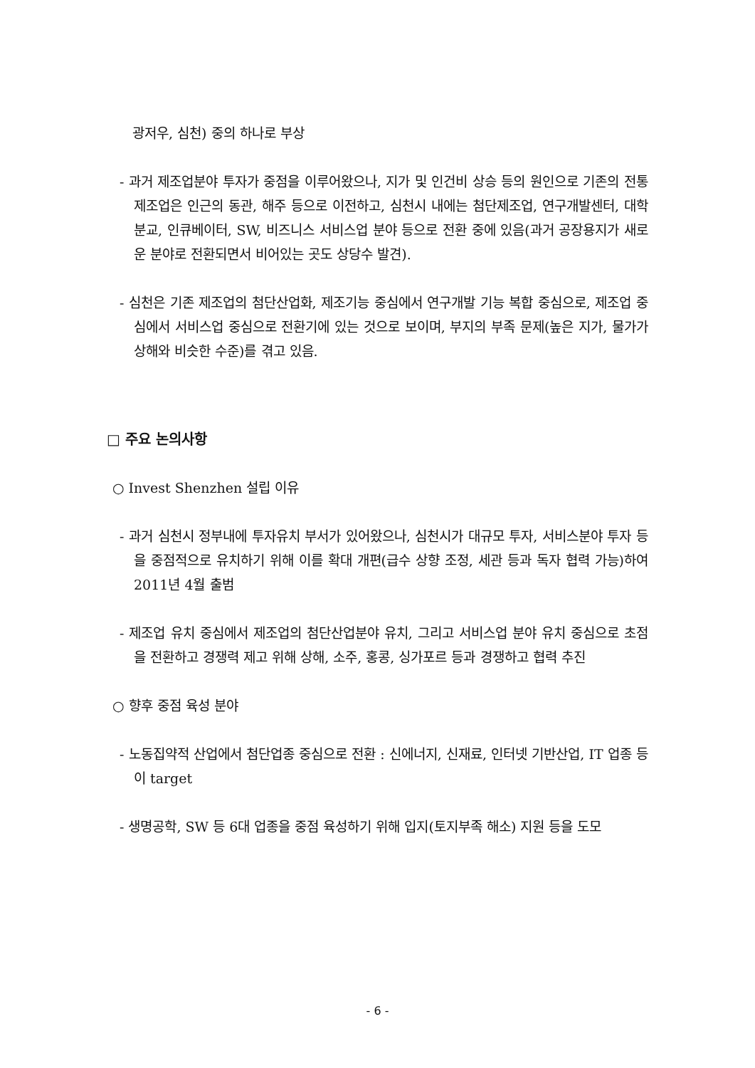광저우, 심천) 중의 하나로 부상
- 과거 제조업분야 투자가 중점을 이루어왔으나, 지가 및 인건비 상승 등의 원인으로 기존의 전통 제조업은 인근의 동관, 해주 등으로 이전하고, 심천시 내에는 첨단제조업, 연구개발센터, 대학 분교, 인큐베이터, SW, 비즈니스 서비스업 분야 등으로 전환 중에 있음(과거 공장용지가 새로운 분야로 전환되면서 비어있는 곳도 상당수 발견).
- 심천은 기존 제조업의 첨단산업화, 제조기능 중심에서 연구개발 기능 복합 중심으로, 제조업 중심에서 서비스업 중심으로 전환기에 있는 것으로 보이며, 부지의 부족 문제(높은 지가, 물가가 상해와 비슷한 수준)를 겪고 있음.
□ 주요 논의사항
○ Invest Shenzhen 설립 이유
- 과거 심천시 정부내에 투자유치 부서가 있어왔으나, 심천시가 대규모 투자, 서비스분야 투자 등을 중점적으로 유치하기 위해 이를 확대 개편(급수 상향 조정, 세관 등과 독자 협력 가능)하여 2011년 4월 출범
- 제조업 유치 중심에서 제조업의 첨단산업분야 유치, 그리고 서비스업 분야 유치 중심으로 초점을 전환하고 경쟁력 제고 위해 상해, 소주, 홍콩, 싱가포르 등과 경쟁하고 협력 추진
○ 향후 중점 육성 분야
- 노동집약적 산업에서 첨단업종 중심으로 전환 : 신에너지, 신재료, 인터넷 기반산업, IT 업종 등이 target
- 생명공학, SW 등 6대 업종을 중점 육성하기 위해 입지(토지부족 해소) 지원 등을 도모
- 6 -